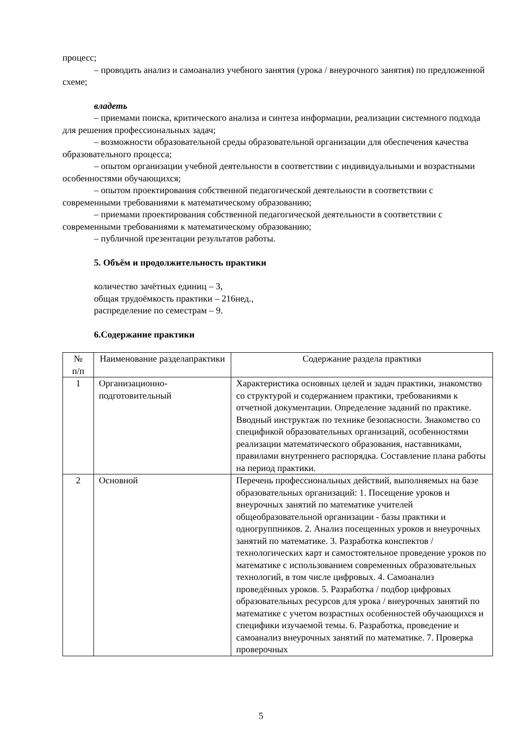процесс;
– проводить анализ и самоанализ учебного занятия (урока / внеурочного занятия) по предложенной схеме;
владеть
– приемами поиска, критического анализа и синтеза информации, реализации системного подхода для решения профессиональных задач;
– возможности образовательной среды образовательной организации для обеспечения качества образовательного процесса;
– опытом организации учебной деятельности в соответствии с индивидуальными и возрастными особенностями обучающихся;
– опытом проектирования собственной педагогической деятельности в соответствии с современными требованиями к математическому образованию;
– приемами проектирования собственной педагогической деятельности в соответствии с современными требованиями к математическому образованию;
– публичной презентации результатов работы.
5. Объём и продолжительность практики
количество зачётных единиц – 3,
общая трудоёмкость практики – 216нед.,
распределение по семестрам – 9.
6.Содержание практики
| № п/п | Наименование разделапрактики | Содержание раздела практики |
| 1 | Организационно-подготовительный | Характеристика основных целей и задач практики, знакомство со структурой и содержанием практики, требованиями к отчетной документации. Определение заданий по практике. Вводный инструктаж по технике безопасности. Знакомство со спецификой образовательных организаций, особенностями реализации математического образования, наставниками, правилами внутреннего распорядка. Составление плана работы на период практики. |
| 2 | Основной | Перечень профессиональных действий, выполняемых на базе образовательных организаций: 1. Посещение уроков и внеурочных занятий по математике учителей общеобразовательной организации - базы практики и одногруппников. 2. Анализ посещенных уроков и внеурочных занятий по математике. 3. Разработка конспектов / технологических карт и самостоятельное проведение уроков по математике с использованием современных образовательных технологий, в том числе цифровых. 4. Самоанализ проведённых уроков. 5. Разработка / подбор цифровых образовательных ресурсов для урока / внеурочных занятий по математике с учетом возрастных особенностей обучающихся и специфики изучаемой темы. 6. Разработка, проведение и самоанализ внеурочных занятий по математике. 7. Проверка проверочных |
5